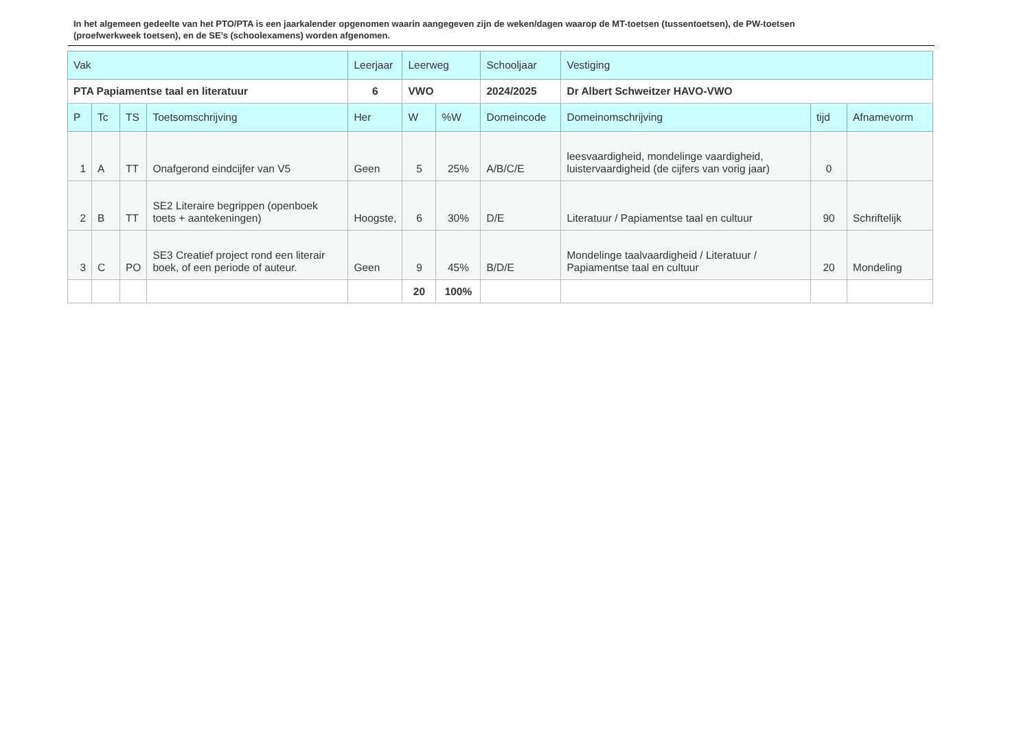In het algemeen gedeelte van het PTO/PTA is een jaarkalender opgenomen waarin aangegeven zijn de weken/dagen waarop de MT-toetsen (tussentoetsen), de PW-toetsen (proefwerkweek toetsen), en de SE’s (schoolexamens) worden afgenomen.
| Vak | | | | Leerjaar | Leerweg | | Schooljaar | Vestiging | | |
| --- | --- | --- | --- | --- | --- | --- | --- | --- | --- | --- |
| PTA Papiamentse taal en literatuur | | | | 6 | VWO | | 2024/2025 | Dr Albert Schweitzer HAVO-VWO | | |
| P | Tc | TS | Toetsomschrijving | Her | W | %W | Domeincode | Domeinomschrijving | tijd | Afnamevorm |
| 1 | A | TT | Onafgerond eindcijfer van V5 | Geen | 5 | 25% | A/B/C/E | leesvaardigheid, mondelinge vaardigheid, luistervaardigheid (de cijfers van vorig jaar) | 0 | |
| 2 | B | TT | SE2 Literaire begrippen (openboek toets + aantekeningen) | Hoogste, | 6 | 30% | D/E | Literatuur / Papiamentse taal en cultuur | 90 | Schriftelijk |
| 3 | C | PO | SE3 Creatief project rond een literair boek, of een periode of auteur. | Geen | 9 | 45% | B/D/E | Mondelinge taalvaardigheid / Literatuur / Papiamentse taal en cultuur | 20 | Mondeling |
| | | | | | 20 | 100% | | | | |